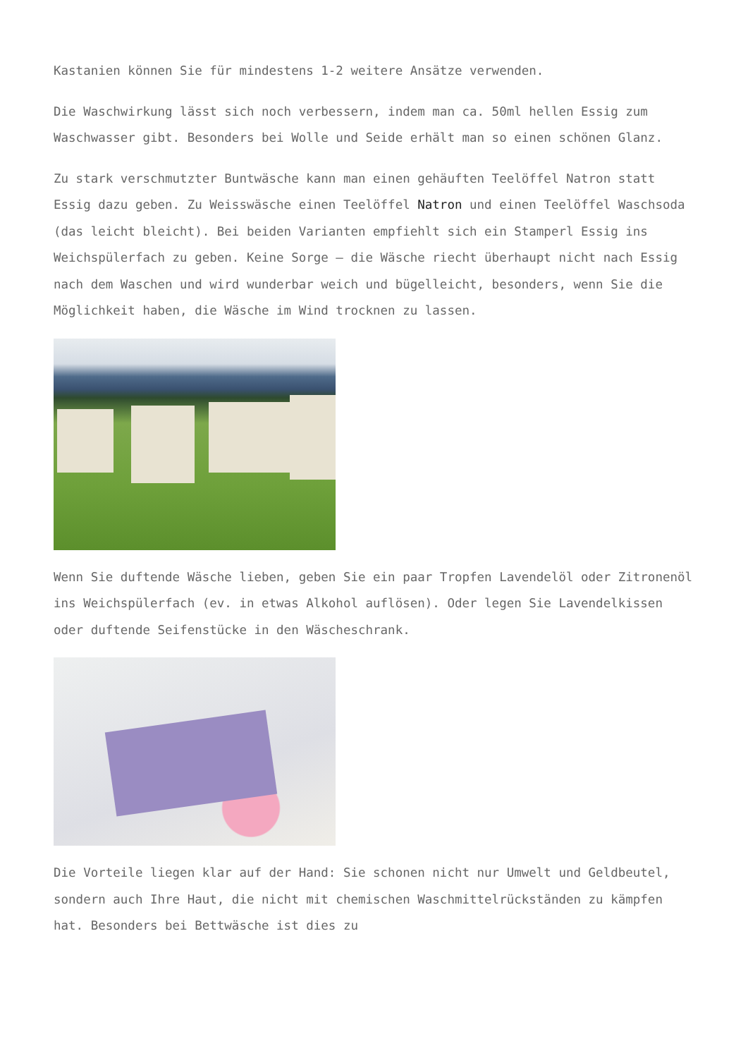Kastanien können Sie für mindestens 1-2 weitere Ansätze verwenden.
Die Waschwirkung lässt sich noch verbessern, indem man ca. 50ml hellen Essig zum Waschwasser gibt. Besonders bei Wolle und Seide erhält man so einen schönen Glanz.
Zu stark verschmutzter Buntwäsche kann man einen gehäuften Teelöffel Natron statt Essig dazu geben. Zu Weisswäsche einen Teelöffel Natron und einen Teelöffel Waschsoda (das leicht bleicht). Bei beiden Varianten empfiehlt sich ein Stamperl Essig ins Weichspülerfach zu geben. Keine Sorge – die Wäsche riecht überhaupt nicht nach Essig nach dem Waschen und wird wunderbar weich und bügelleicht, besonders, wenn Sie die Möglichkeit haben, die Wäsche im Wind trocknen zu lassen.
Wenn Sie duftende Wäsche lieben, geben Sie ein paar Tropfen Lavendelöl oder Zitronenöl ins Weichspülerfach (ev. in etwas Alkohol auflösen). Oder legen Sie Lavendelkissen oder duftende Seifenstücke in den Wäscheschrank.
Die Vorteile liegen klar auf der Hand: Sie schonen nicht nur Umwelt und Geldbeutel, sondern auch Ihre Haut, die nicht mit chemischen Waschmittelrückständen zu kämpfen hat. Besonders bei Bettwäsche ist dies zu